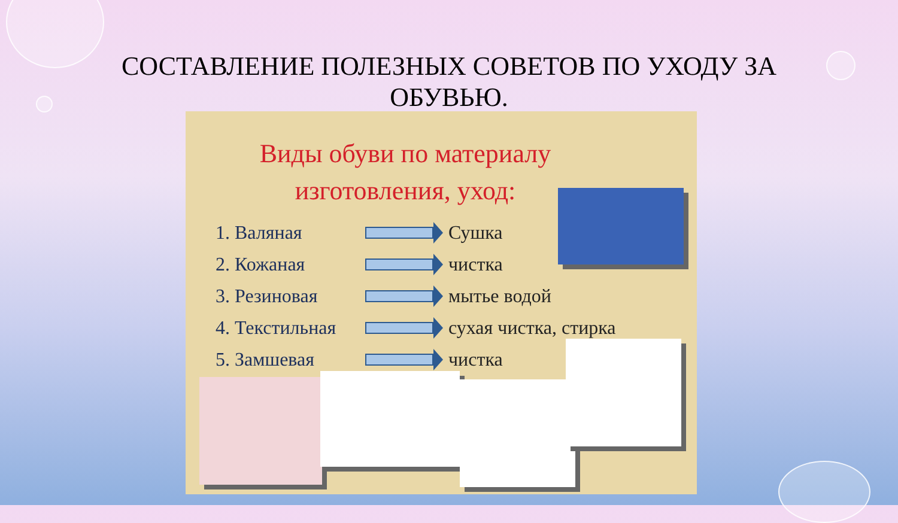СОСТАВЛЕНИЕ ПОЛЕЗНЫХ СОВЕТОВ ПО УХОДУ ЗА ОБУВЬЮ.
Виды обуви по материалу
изготовления, уход:
1. Валяная Сушка
2. Кожаная чистка
3. Резиновая мытье водой
4. Текстильная сухая чистка, стирка
5. Замшевая чистка